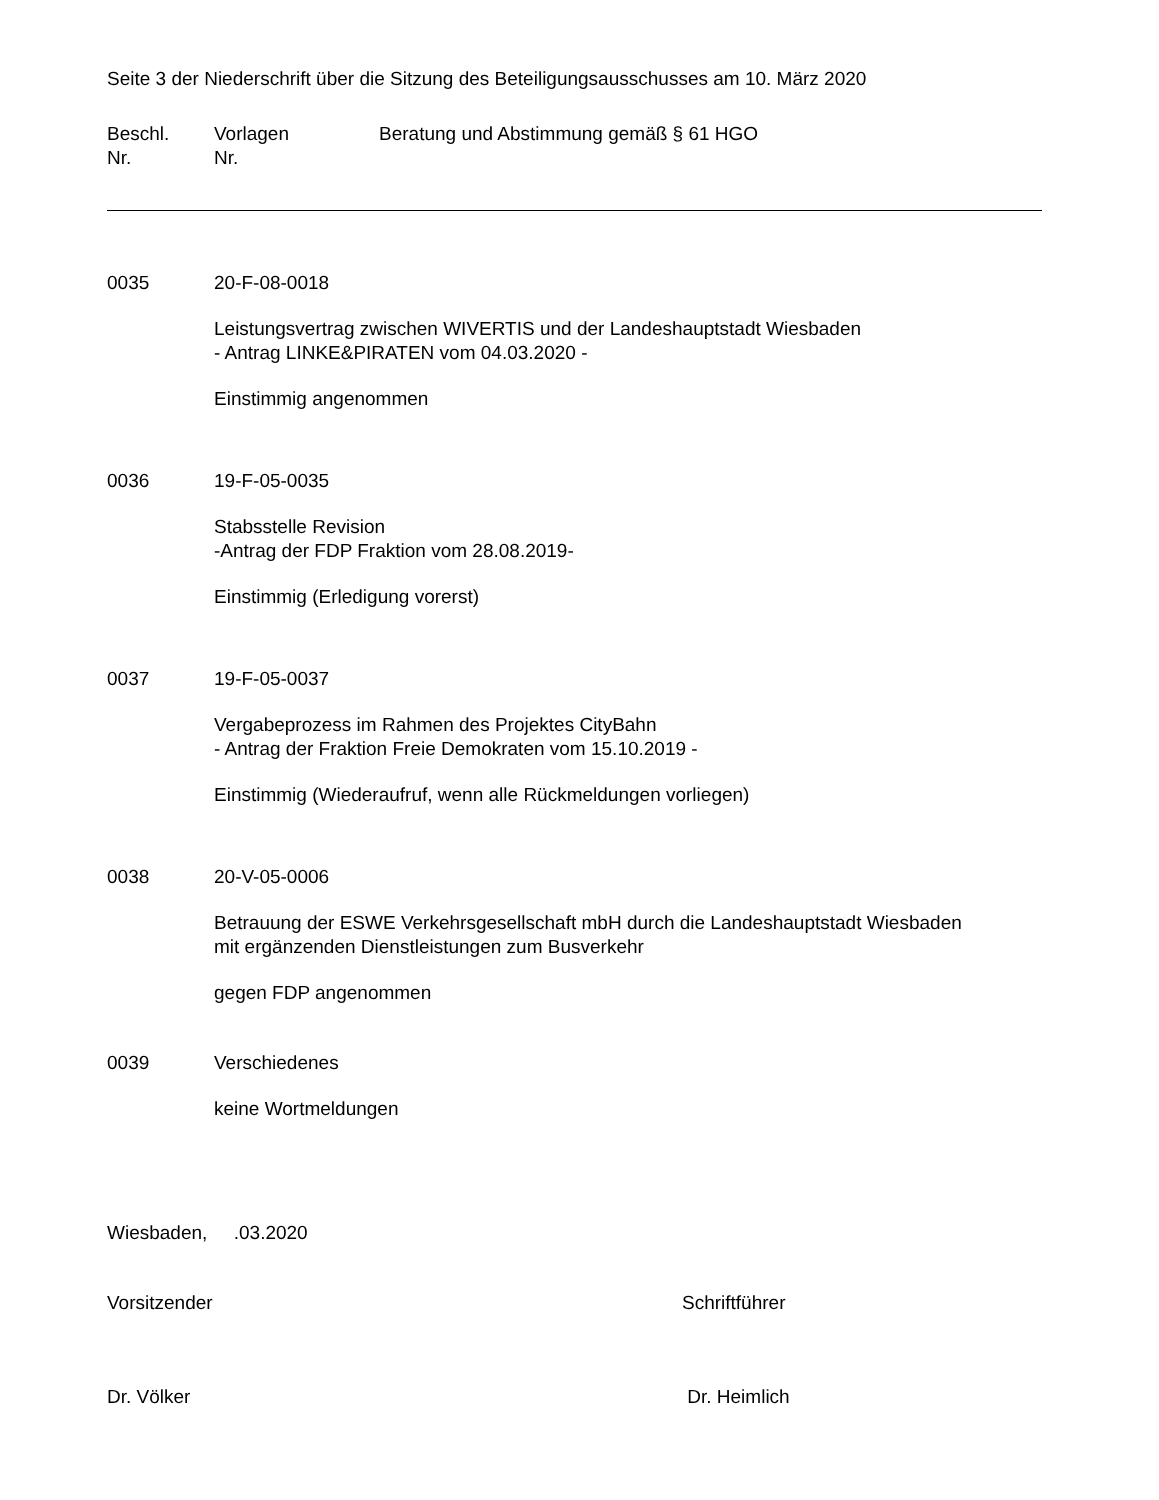Seite 3 der Niederschrift über die Sitzung des Beteiligungsausschusses am 10. März 2020
Beschl.
Nr.
Vorlagen
Nr.
Beratung und Abstimmung gemäß § 61 HGO
0035 20-F-08-0018
Leistungsvertrag zwischen WIVERTIS und der Landeshauptstadt Wiesbaden
- Antrag LINKE&PIRATEN vom 04.03.2020 -
Einstimmig angenommen
0036 19-F-05-0035
Stabsstelle Revision
-Antrag der FDP Fraktion vom 28.08.2019-
Einstimmig (Erledigung vorerst)
0037 19-F-05-0037
Vergabeprozess im Rahmen des Projektes CityBahn
- Antrag der Fraktion Freie Demokraten vom 15.10.2019 -
Einstimmig (Wiederaufruf, wenn alle Rückmeldungen vorliegen)
0038 20-V-05-0006
Betrauung der ESWE Verkehrsgesellschaft mbH durch die Landeshauptstadt Wiesbaden
mit ergänzenden Dienstleistungen zum Busverkehr
gegen FDP angenommen
0039 Verschiedenes
keine Wortmeldungen
Wiesbaden, .03.2020
Vorsitzender Schriftführer
Dr. Völker Dr. Heimlich